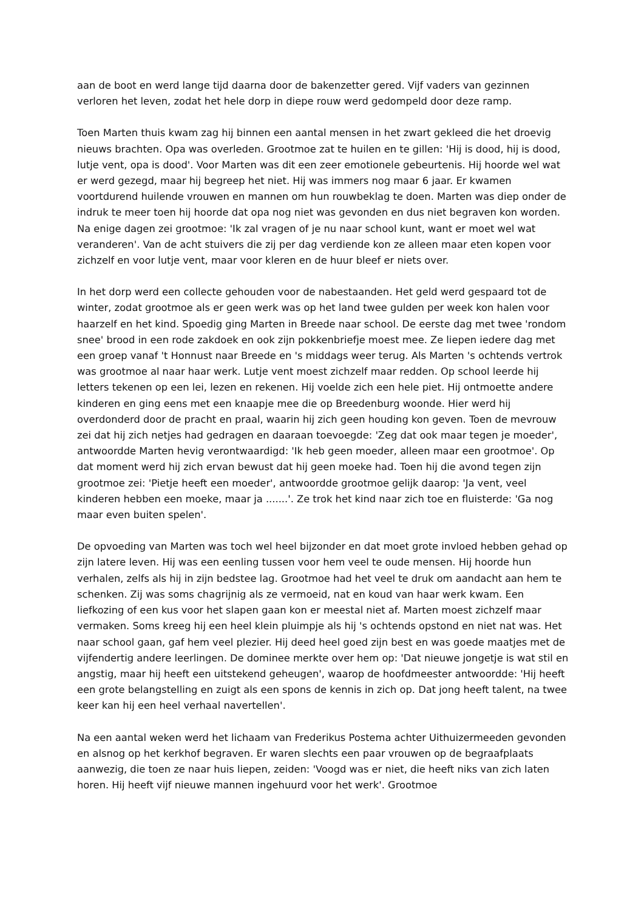aan de boot en werd lange tijd daarna door de bakenzetter gered. Vijf vaders van gezinnen verloren het leven, zodat het hele dorp in diepe rouw werd gedompeld door deze ramp.
Toen Marten thuis kwam zag hij binnen een aantal mensen in het zwart gekleed die het droevig nieuws brachten. Opa was overleden. Grootmoe zat te huilen en te gillen: 'Hij is dood, hij is dood, lutje vent, opa is dood'. Voor Marten was dit een zeer emotionele gebeurtenis. Hij hoorde wel wat er werd gezegd, maar hij begreep het niet. Hij was immers nog maar 6 jaar. Er kwamen voortdurend huilende vrouwen en mannen om hun rouwbeklag te doen. Marten was diep onder de indruk te meer toen hij hoorde dat opa nog niet was gevonden en dus niet begraven kon worden. Na enige dagen zei grootmoe: 'Ik zal vragen of je nu naar school kunt, want er moet wel wat veranderen'. Van de acht stuivers die zij per dag verdiende kon ze alleen maar eten kopen voor zichzelf en voor lutje vent, maar voor kleren en de huur bleef er niets over.
In het dorp werd een collecte gehouden voor de nabestaanden. Het geld werd gespaard tot de winter, zodat grootmoe als er geen werk was op het land twee gulden per week kon halen voor haarzelf en het kind. Spoedig ging Marten in Breede naar school. De eerste dag met twee 'rondom snee' brood in een rode zakdoek en ook zijn pokkenbriefje moest mee. Ze liepen iedere dag met een groep vanaf 't Honnust naar Breede en 's middags weer terug. Als Marten 's ochtends vertrok was grootmoe al naar haar werk. Lutje vent moest zichzelf maar redden. Op school leerde hij letters tekenen op een lei, lezen en rekenen. Hij voelde zich een hele piet. Hij ontmoette andere kinderen en ging eens met een knaapje mee die op Breedenburg woonde. Hier werd hij overdonderd door de pracht en praal, waarin hij zich geen houding kon geven. Toen de mevrouw zei dat hij zich netjes had gedragen en daaraan toevoegde: 'Zeg dat ook maar tegen je moeder', antwoordde Marten hevig verontwaardigd: 'Ik heb geen moeder, alleen maar een grootmoe'. Op dat moment werd hij zich ervan bewust dat hij geen moeke had. Toen hij die avond tegen zijn grootmoe zei: 'Pietje heeft een moeder', antwoordde grootmoe gelijk daarop: 'Ja vent, veel kinderen hebben een moeke, maar ja .......'. Ze trok het kind naar zich toe en fluisterde: 'Ga nog maar even buiten spelen'.
De opvoeding van Marten was toch wel heel bijzonder en dat moet grote invloed hebben gehad op zijn latere leven. Hij was een eenling tussen voor hem veel te oude mensen. Hij hoorde hun verhalen, zelfs als hij in zijn bedstee lag. Grootmoe had het veel te druk om aandacht aan hem te schenken. Zij was soms chagrijnig als ze vermoeid, nat en koud van haar werk kwam. Een liefkozing of een kus voor het slapen gaan kon er meestal niet af. Marten moest zichzelf maar vermaken. Soms kreeg hij een heel klein pluimpje als hij 's ochtends opstond en niet nat was. Het naar school gaan, gaf hem veel plezier. Hij deed heel goed zijn best en was goede maatjes met de vijfendertig andere leerlingen. De dominee merkte over hem op: 'Dat nieuwe jongetje is wat stil en angstig, maar hij heeft een uitstekend geheugen', waarop de hoofdmeester antwoordde: 'Hij heeft een grote belangstelling en zuigt als een spons de kennis in zich op. Dat jong heeft talent, na twee keer kan hij een heel verhaal navertellen'.
Na een aantal weken werd het lichaam van Frederikus Postema achter Uithuizermeeden gevonden en alsnog op het kerkhof begraven. Er waren slechts een paar vrouwen op de begraafplaats aanwezig, die toen ze naar huis liepen, zeiden: 'Voogd was er niet, die heeft niks van zich laten horen. Hij heeft vijf nieuwe mannen ingehuurd voor het werk'. Grootmoe